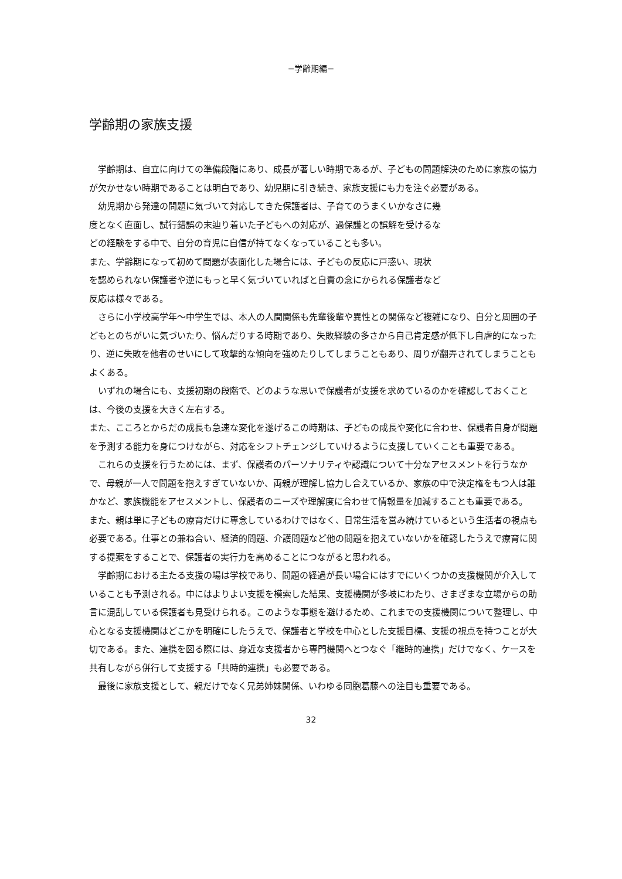−学齢期編−
学齢期の家族支援
　学齢期は、自立に向けての準備段階にあり、成長が著しい時期であるが、子どもの問題解決のために家族の協力が欠かせない時期であることは明白であり、幼児期に引き続き、家族支援にも力を注ぐ必要がある。
　幼児期から発達の問題に気づいて対応してきた保護者は、子育てのうまくいかなさに幾
度となく直面し、試行錯誤の末辿り着いた子どもへの対応が、過保護との誤解を受けるな
どの経験をする中で、自分の育児に自信が持てなくなっていることも多い。
また、学齢期になって初めて問題が表面化した場合には、子どもの反応に戸惑い、現状
を認められない保護者や逆にもっと早く気づいていればと自責の念にかられる保護者など
反応は様々である。
　さらに小学校高学年～中学生では、本人の人間関係も先輩後輩や異性との関係など複雑になり、自分と周囲の子どもとのちがいに気づいたり、悩んだりする時期であり、失敗経験の多さから自己肯定感が低下し自虐的になったり、逆に失敗を他者のせいにして攻撃的な傾向を強めたりしてしまうこともあり、周りが翻弄されてしまうこともよくある。
　いずれの場合にも、支援初期の段階で、どのような思いで保護者が支援を求めているのかを確認しておくことは、今後の支援を大きく左右する。
また、こころとからだの成長も急速な変化を遂げるこの時期は、子どもの成長や変化に合わせ、保護者自身が問題を予測する能力を身につけながら、対応をシフトチェンジしていけるように支援していくことも重要である。
　これらの支援を行うためには、まず、保護者のパーソナリティや認識について十分なアセスメントを行うなかで、母親が一人で問題を抱えすぎていないか、両親が理解し協力し合えているか、家族の中で決定権をもつ人は誰かなど、家族機能をアセスメントし、保護者のニーズや理解度に合わせて情報量を加減することも重要である。
また、親は単に子どもの療育だけに専念しているわけではなく、日常生活を営み続けているという生活者の視点も必要である。仕事との兼ね合い、経済的問題、介護問題など他の問題を抱えていないかを確認したうえで療育に関する提案をすることで、保護者の実行力を高めることにつながると思われる。
　学齢期における主たる支援の場は学校であり、問題の経過が長い場合にはすでにいくつかの支援機関が介入していることも予測される。中にはよりよい支援を模索した結果、支援機関が多岐にわたり、さまざまな立場からの助言に混乱している保護者も見受けられる。このような事態を避けるため、これまでの支援機関について整理し、中心となる支援機関はどこかを明確にしたうえで、保護者と学校を中心とした支援目標、支援の視点を持つことが大切である。また、連携を図る際には、身近な支援者から専門機関へとつなぐ「継時的連携」だけでなく、ケースを共有しながら併行して支援する「共時的連携」も必要である。
　最後に家族支援として、親だけでなく兄弟姉妹関係、いわゆる同胞葛藤への注目も重要である。
32